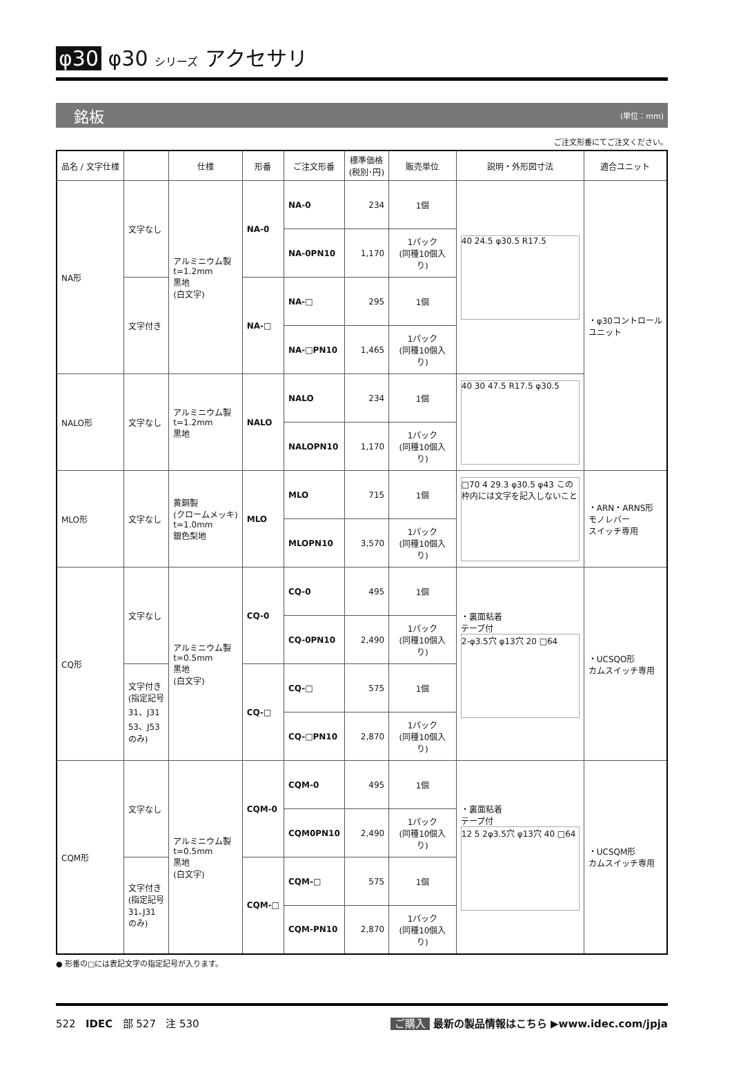φ30 φ30 シリーズ アクセサリ
銘板 (単位：mm)
ご注文形番にてご注文ください。
| 品名 / 文字仕様 | | 仕様 | 形番 | ご注文形番 | 標準価格 (税別･円) | 販売単位 | 説明・外形図寸法 | 適合ユニット |
| --- | --- | --- | --- | --- | --- | --- | --- | --- |
| NA形 | 文字なし | アルミニウム製 t=1.2mm 黒地 (白文字) | NA-0 | NA-0 | 234 | 1個 | 40 24.5 φ30.5 R17.5 | ・φ30コントロール ユニット |
| | | | | NA-0PN10 | 1,170 | 1パック (同種10個入り) | | |
| | 文字付き | | NA-□ | NA-□ | 295 | 1個 | | |
| | | | | NA-□PN10 | 1,465 | 1パック (同種10個入り) | | |
| NALO形 | 文字なし | アルミニウム製 t=1.2mm 黒地 | NALO | NALO | 234 | 1個 | 40 30 47.5 R17.5 φ30.5 | |
| | | | | NALOPN10 | 1,170 | 1パック (同種10個入り) | | |
| MLO形 | 文字なし | 黄銅製 (クロームメッキ) t=1.0mm 銀色梨地 | MLO | MLO | 715 | 1個 | □70 4 29.3 φ30.5 φ43 この枠内には文字を記入しないこと | ・ARN・ARNS形 モノレバー スイッチ専用 |
| | | | | MLOPN10 | 3,570 | 1パック (同種10個入り) | | |
| CQ形 | 文字なし | アルミニウム製 t=0.5mm 黒地 (白文字) | CQ-0 | CQ-0 | 495 | 1個 | ・裏面粘着 テープ付 2-φ3.5穴 φ13穴 20 □64 | ・UCSQO形 カムスイッチ専用 |
| | | | | CQ-0PN10 | 2,490 | 1パック (同種10個入り) | | |
| | 文字付き (指定記号 31、J31 53、J53 のみ) | | CQ-□ | CQ-□ | 575 | 1個 | | |
| | | | | CQ-□PN10 | 2,870 | 1パック (同種10個入り) | | |
| CQM形 | 文字なし | アルミニウム製 t=0.5mm 黒地 (白文字) | CQM-0 | CQM-0 | 495 | 1個 | ・裏面粘着 テープ付 12 5 2φ3.5穴 φ13穴 40 □64 | ・UCSQM形 カムスイッチ専用 |
| | | | | CQM0PN10 | 2,490 | 1パック (同種10個入り) | | |
| | 文字付き (指定記号 31､J31 のみ) | | CQM-□ | CQM-□ | 575 | 1個 | | |
| | | | | CQM-PN10 | 2,870 | 1パック (同種10個入り) | | |
● 形番の□には表記文字の指定記号が入ります。
522 IDEC 部 527 注 530 ご購入 最新の製品情報はこちら ▶www.idec.com/jpja